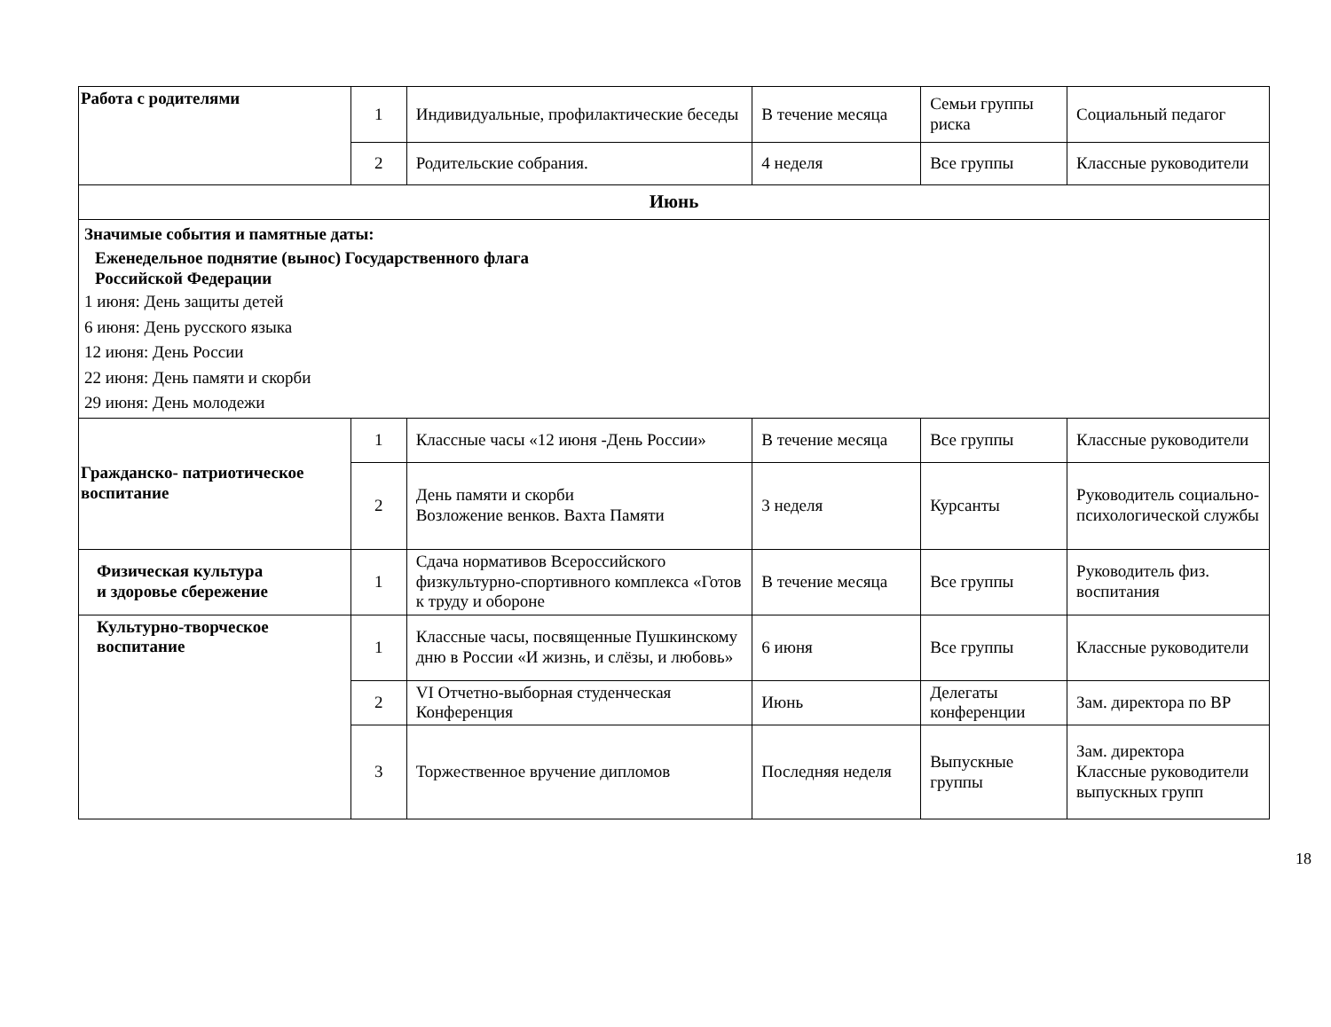| Работа с родителями | 1 | Индивидуальные, профилактические беседы | В течение месяца | Семьи группы риска | Социальный педагог |
| | 2 | Родительские собрания. | 4 неделя | Все группы | Классные руководители |
| Июнь | | | | | |
| Значимые события и памятные даты: Еженедельное поднятие (вынос) Государственного флага Российской Федерации 1 июня: День защиты детей 6 июня: День русского языка 12 июня: День России 22 июня: День памяти и скорби 29 июня: День молодежи | | | | | |
| Гражданско- патриотическое воспитание | 1 | Классные часы «12 июня -День России» | В течение месяца | Все группы | Классные руководители |
| | 2 | День памяти и скорби Возложение венков. Вахта Памяти | 3 неделя | Курсанты | Руководитель социально-психологической службы |
| Физическая культура и здоровье сбережение | 1 | Сдача нормативов Всероссийского физкультурно-спортивного комплекса «Готов к труду и обороне | В течение месяца | Все группы | Руководитель физ. воспитания |
| Культурно-творческое воспитание | 1 | Классные часы, посвященные Пушкинскому дню в России «И жизнь, и слёзы, и любовь» | 6 июня | Все группы | Классные руководители |
| | 2 | VI Отчетно-выборная студенческая Конференция | Июнь | Делегаты конференции | Зам. директора по ВР |
| | 3 | Торжественное вручение дипломов | Последняя неделя | Выпускные группы | Зам. директора Классные руководители выпускных групп |
18